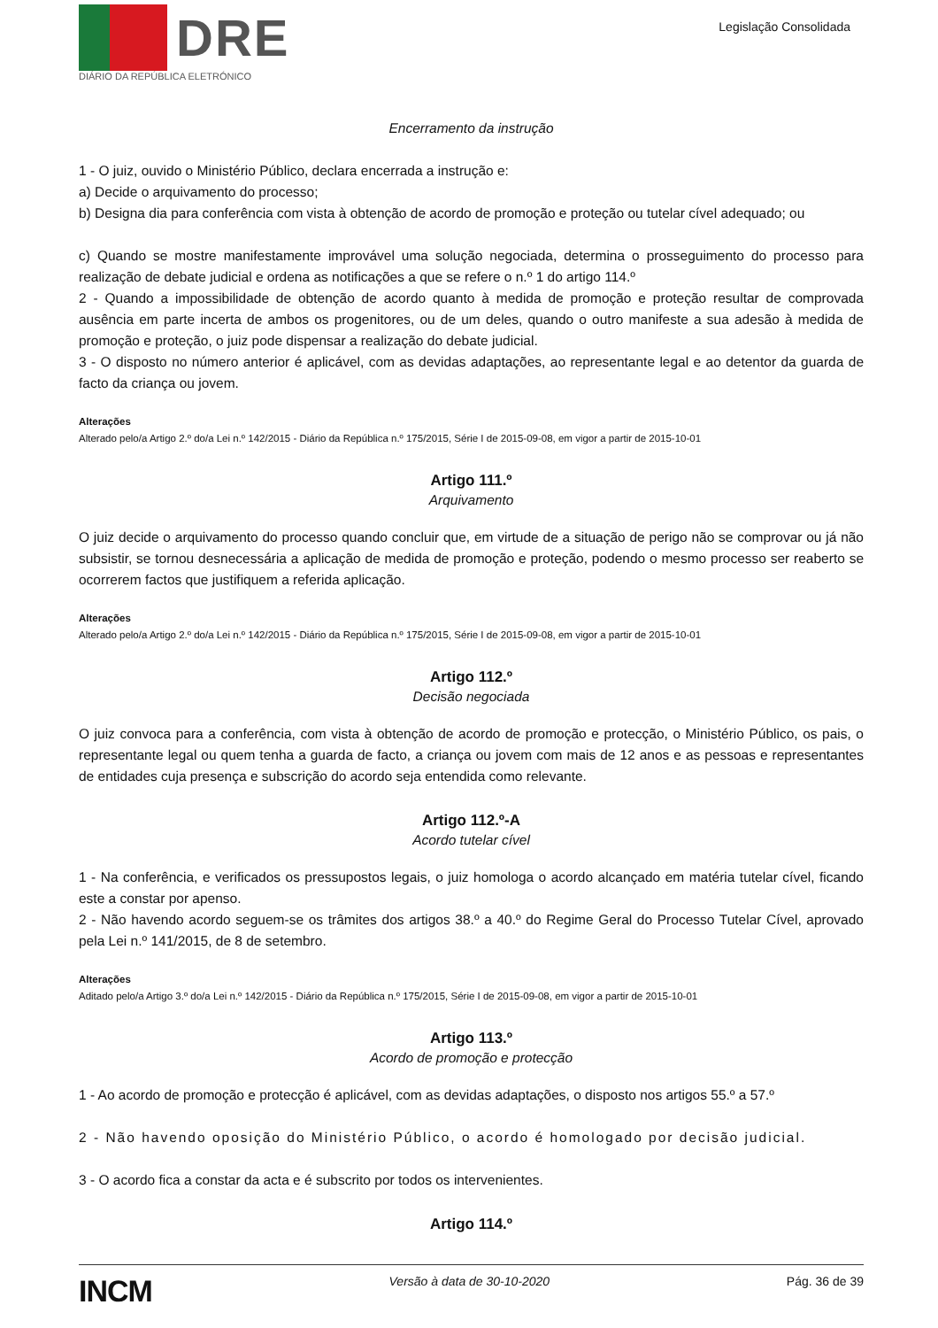DRE
DIÁRIO DA REPÚBLICA ELETRÓNICO
Legislação Consolidada
Encerramento da instrução
1 - O juiz, ouvido o Ministério Público, declara encerrada a instrução e:
a) Decide o arquivamento do processo;
b) Designa dia para conferência com vista à obtenção de acordo de promoção e proteção ou tutelar cível adequado; ou
c) Quando se mostre manifestamente improvável uma solução negociada, determina o prosseguimento do processo para realização de debate judicial e ordena as notificações a que se refere o n.º 1 do artigo 114.º
2 - Quando a impossibilidade de obtenção de acordo quanto à medida de promoção e proteção resultar de comprovada ausência em parte incerta de ambos os progenitores, ou de um deles, quando o outro manifeste a sua adesão à medida de promoção e proteção, o juiz pode dispensar a realização do debate judicial.
3 - O disposto no número anterior é aplicável, com as devidas adaptações, ao representante legal e ao detentor da guarda de facto da criança ou jovem.
Alterações
Alterado pelo/a Artigo 2.º do/a Lei n.º 142/2015 - Diário da República n.º 175/2015, Série I de 2015-09-08, em vigor a partir de 2015-10-01
Artigo 111.º
Arquivamento
O juiz decide o arquivamento do processo quando concluir que, em virtude de a situação de perigo não se comprovar ou já não subsistir, se tornou desnecessária a aplicação de medida de promoção e proteção, podendo o mesmo processo ser reaberto se ocorrerem factos que justifiquem a referida aplicação.
Alterações
Alterado pelo/a Artigo 2.º do/a Lei n.º 142/2015 - Diário da República n.º 175/2015, Série I de 2015-09-08, em vigor a partir de 2015-10-01
Artigo 112.º
Decisão negociada
O juiz convoca para a conferência, com vista à obtenção de acordo de promoção e protecção, o Ministério Público, os pais, o representante legal ou quem tenha a guarda de facto, a criança ou jovem com mais de 12 anos e as pessoas e representantes de entidades cuja presença e subscrição do acordo seja entendida como relevante.
Artigo 112.º-A
Acordo tutelar cível
1 - Na conferência, e verificados os pressupostos legais, o juiz homologa o acordo alcançado em matéria tutelar cível, ficando este a constar por apenso.
2 - Não havendo acordo seguem-se os trâmites dos artigos 38.º a 40.º do Regime Geral do Processo Tutelar Cível, aprovado pela Lei n.º 141/2015, de 8 de setembro.
Alterações
Aditado pelo/a Artigo 3.º do/a Lei n.º 142/2015 - Diário da República n.º 175/2015, Série I de 2015-09-08, em vigor a partir de 2015-10-01
Artigo 113.º
Acordo de promoção e protecção
1 - Ao acordo de promoção e protecção é aplicável, com as devidas adaptações, o disposto nos artigos 55.º a 57.º
2 - Não havendo oposição do Ministério Público, o acordo é homologado por decisão judicial.
3 - O acordo fica a constar da acta e é subscrito por todos os intervenientes.
Artigo 114.º
INCM Versão à data de 30-10-2020 Pág. 36 de 39